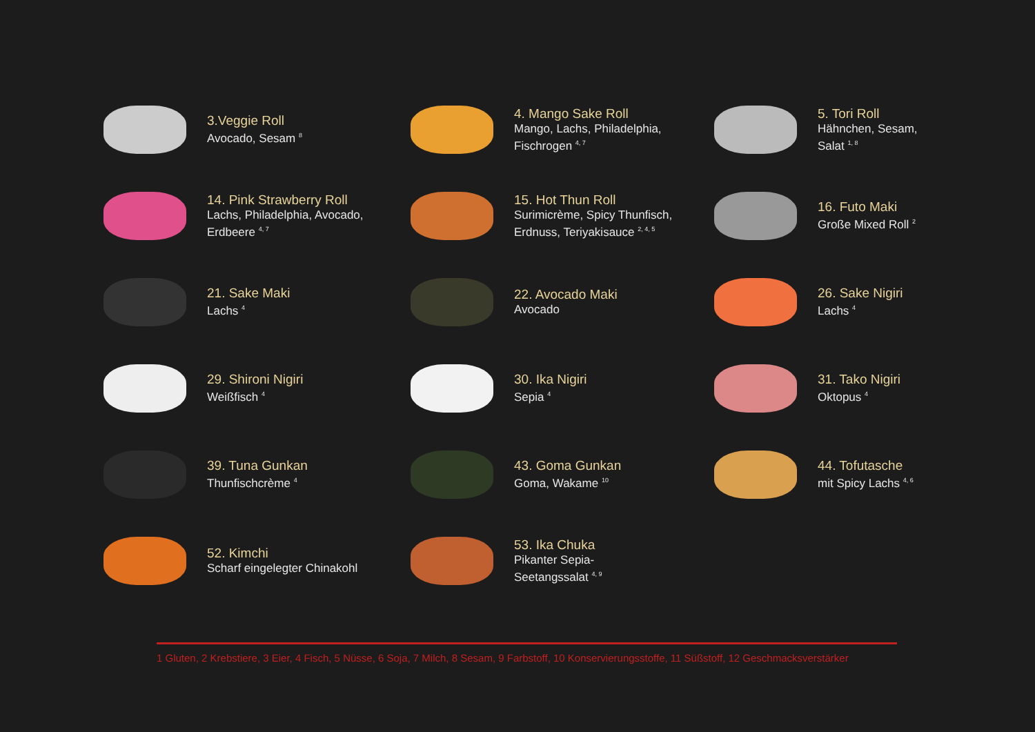3.Veggie Roll
Avocado, Sesam <sup>8</sup>
4. Mango Sake Roll
Mango, Lachs, Philadelphia,
Fischrogen <sup>4, 7</sup>
5. Tori Roll
Hähnchen, Sesam,
Salat <sup>1, 8</sup>
14. Pink Strawberry Roll
Lachs, Philadelphia, Avocado,
Erdbeere <sup>4, 7</sup>
15. Hot Thun Roll
Surimicrème, Spicy Thunfisch,
Erdnuss, Teriyakisauce <sup>2, 4, 5</sup>
16. Futo Maki
Große Mixed Roll <sup>2</sup>
21. Sake Maki
Lachs <sup>4</sup>
22. Avocado Maki
Avocado
26. Sake Nigiri
Lachs <sup>4</sup>
29. Shironi Nigiri
Weißfisch <sup>4</sup>
30. Ika Nigiri
Sepia <sup>4</sup>
31. Tako Nigiri
Oktopus <sup>4</sup>
39. Tuna Gunkan
Thunfischcrème <sup>4</sup>
43. Goma Gunkan
Goma, Wakame <sup>10</sup>
44. Tofutasche
mit Spicy Lachs <sup>4, 6</sup>
52. Kimchi
Scharf eingelegter Chinakohl
53. Ika Chuka
Pikanter Sepia-
Seetangssalat <sup>4, 9</sup>
1 Gluten, 2 Krebstiere, 3 Eier, 4 Fisch, 5 Nüsse, 6 Soja, 7 Milch, 8 Sesam, 9 Farbstoff, 10 Konservierungsstoffe, 11 Süßstoff, 12 Geschmacksverstärker